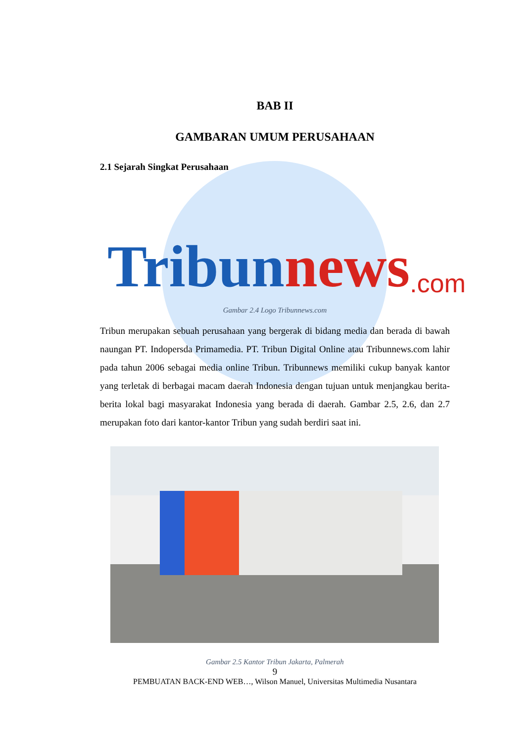BAB II
GAMBARAN UMUM PERUSAHAAN
2.1 Sejarah Singkat Perusahaan
Tribun news.com
Gambar 2.4 Logo Tribunnews.com
Tribun merupakan sebuah perusahaan yang bergerak di bidang media dan berada di bawah naungan PT. Indopersda Primamedia. PT. Tribun Digital Online atau Tribunnews.com lahir pada tahun 2006 sebagai media online Tribun. Tribunnews memiliki cukup banyak kantor yang terletak di berbagai macam daerah Indonesia dengan tujuan untuk menjangkau berita-berita lokal bagi masyarakat Indonesia yang berada di daerah. Gambar 2.5, 2.6, dan 2.7 merupakan foto dari kantor-kantor Tribun yang sudah berdiri saat ini.
Gambar 2.5 Kantor Tribun Jakarta, Palmerah
9
PEMBUATAN BACK-END WEB…, Wilson Manuel, Universitas Multimedia Nusantara